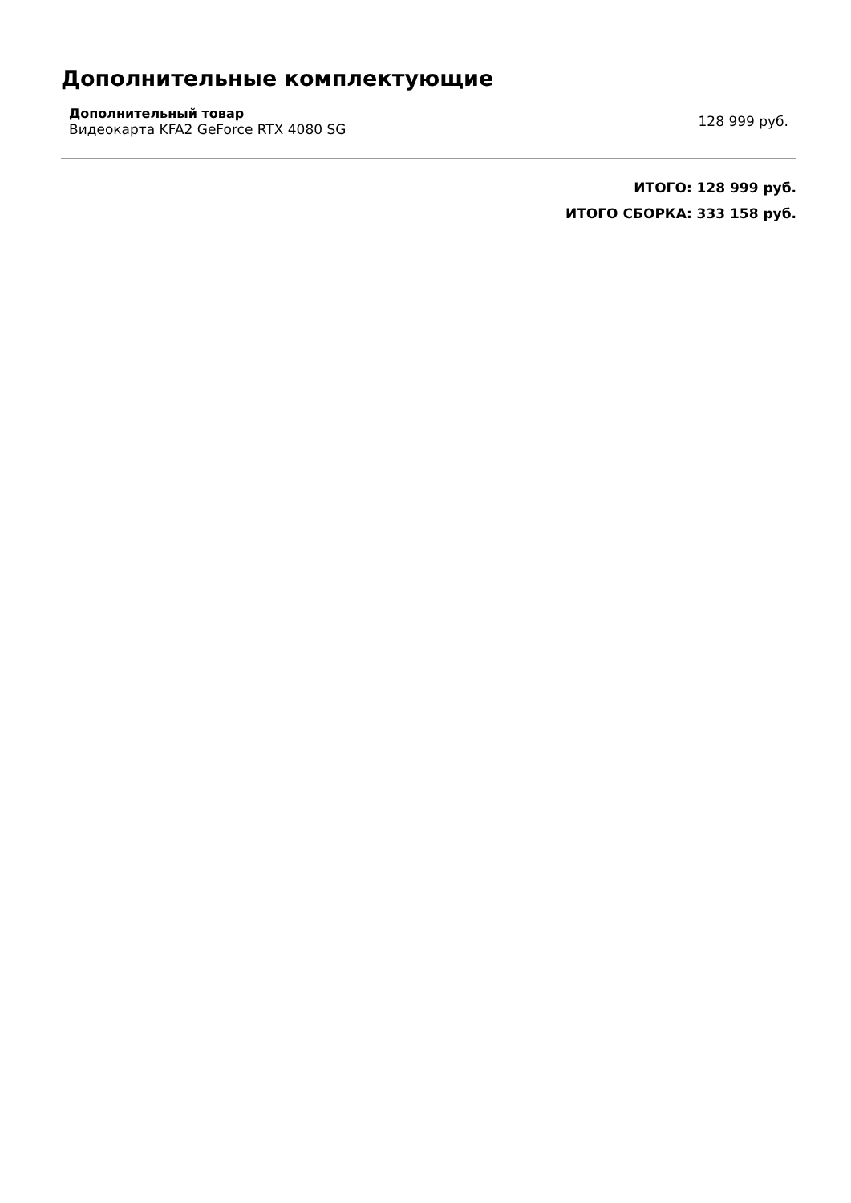Дополнительные комплектующие
Дополнительный товар
Видеокарта KFA2 GeForce RTX 4080 SG
128 999 руб.
ИТОГО: 128 999 руб.
ИТОГО СБОРКА: 333 158 руб.